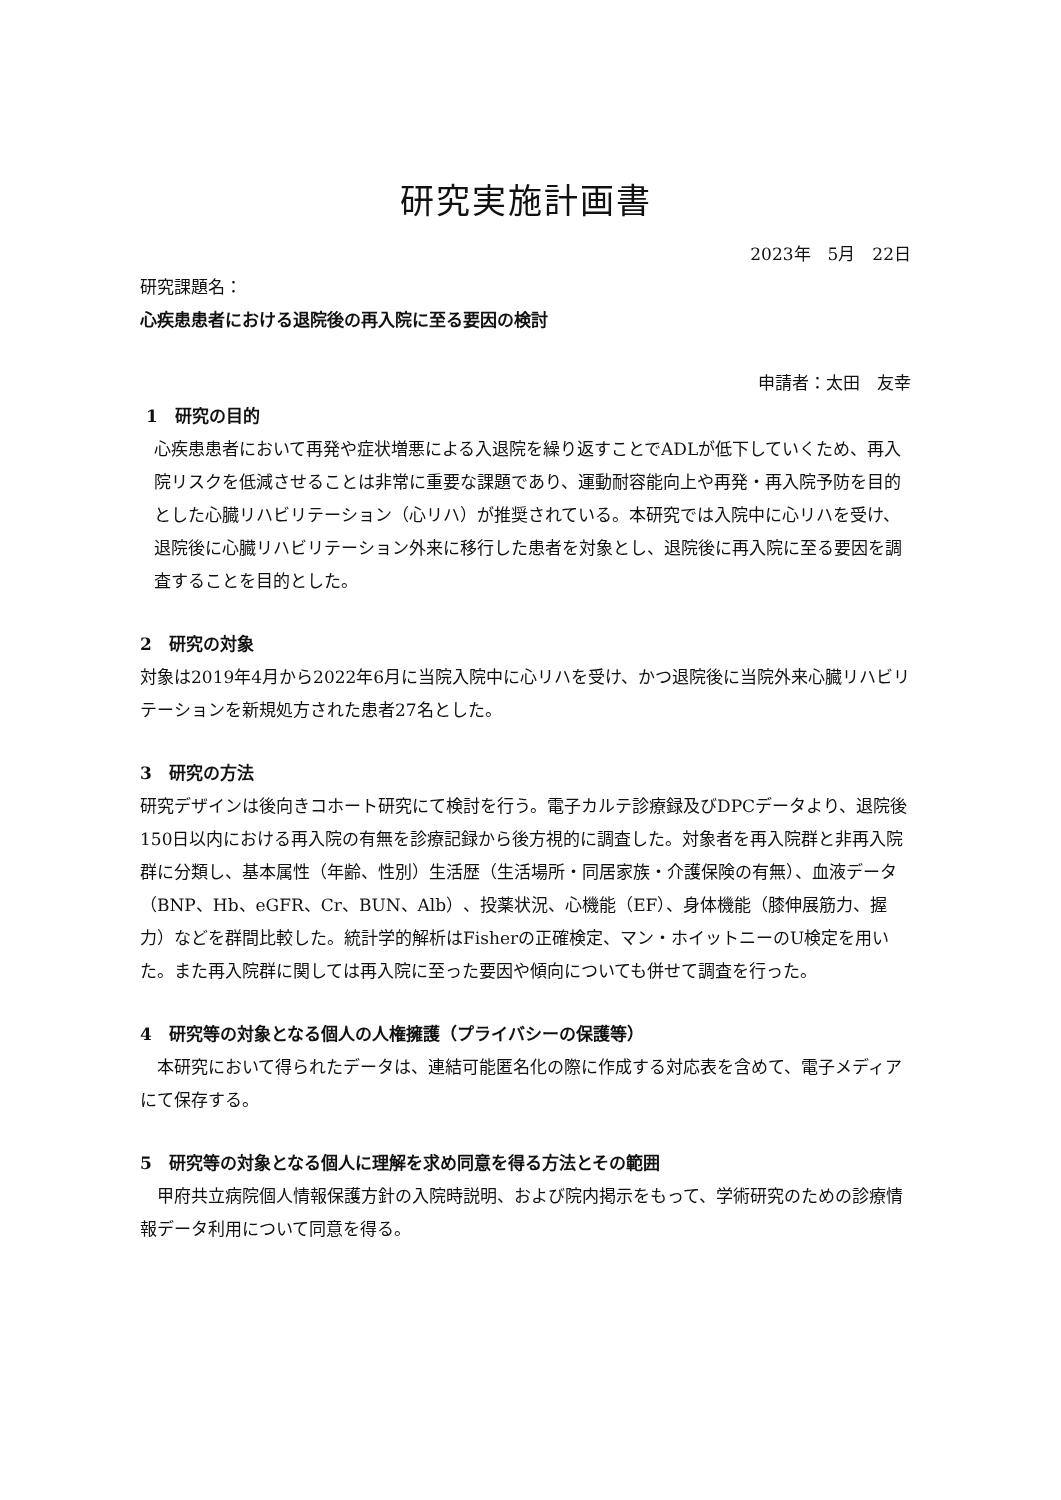研究実施計画書
2023年　5月　22日
研究課題名：
心疾患患者における退院後の再入院に至る要因の検討
申請者：太田　友幸
1　研究の目的
心疾患患者において再発や症状増悪による入退院を繰り返すことでADLが低下していくため、再入院リスクを低減させることは非常に重要な課題であり、運動耐容能向上や再発・再入院予防を目的とした心臓リハビリテーション（心リハ）が推奨されている。本研究では入院中に心リハを受け、退院後に心臓リハビリテーション外来に移行した患者を対象とし、退院後に再入院に至る要因を調査することを目的とした。
2　研究の対象
対象は2019年4月から2022年6月に当院入院中に心リハを受け、かつ退院後に当院外来心臓リハビリテーションを新規処方された患者27名とした。
3　研究の方法
研究デザインは後向きコホート研究にて検討を行う。電子カルテ診療録及びDPCデータより、退院後150日以内における再入院の有無を診療記録から後方視的に調査した。対象者を再入院群と非再入院群に分類し、基本属性（年齢、性別）生活歴（生活場所・同居家族・介護保険の有無）、血液データ（BNP、Hb、eGFR、Cr、BUN、Alb）、投薬状況、心機能（EF）、身体機能（膝伸展筋力、握力）などを群間比較した。統計学的解析はFisherの正確検定、マン・ホイットニーのU検定を用いた。また再入院群に関しては再入院に至った要因や傾向についても併せて調査を行った。
4　研究等の対象となる個人の人権擁護（プライバシーの保護等）
　本研究において得られたデータは、連結可能匿名化の際に作成する対応表を含めて、電子メディアにて保存する。
5　研究等の対象となる個人に理解を求め同意を得る方法とその範囲
　甲府共立病院個人情報保護方針の入院時説明、および院内掲示をもって、学術研究のための診療情報データ利用について同意を得る。